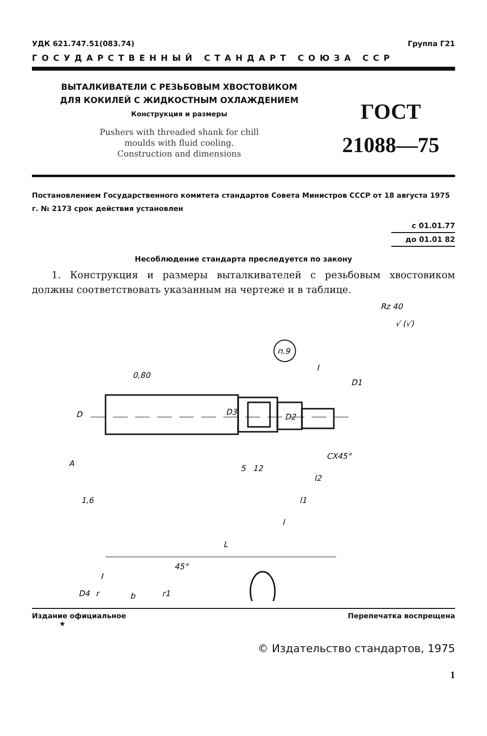УДК 621.747.51(083.74) Группа Г21
ГОСУДАРСТВЕННЫЙ СТАНДАРТ СОЮЗА ССР
ВЫТАЛКИВАТЕЛИ С РЕЗЬБОВЫМ ХВОСТОВИКОМ
ДЛЯ КОКИЛЕЙ С ЖИДКОСТНЫМ ОХЛАЖДЕНИЕМ
Конструкция и размеры
Pushers with threaded shank for chill
moulds with fluid cooling.
Construction and dimensions
ГОСТ
21088—75
Постановлением Государственного комитета стандартов Совета Министров СССР от 18 августа 1975 г. № 2173 срок действия установлен
с 01.01.77
до 01.01 82
Несоблюдение стандарта преследуется по закону
1. Конструкция и размеры выталкивателей с резьбовым хвостовиком должны соответствовать указанным на чертеже и в таблице.
Rz 40
√ (√)
п.9
0,80
D
D3
D2
D1
I
A
1,6
5
12
CX45°
l2
l1
l
L
I
45°
D4
r
b
r1
S
Издание официальное
★ Перепечатка воспрещена
© Издательство стандартов, 1975
1